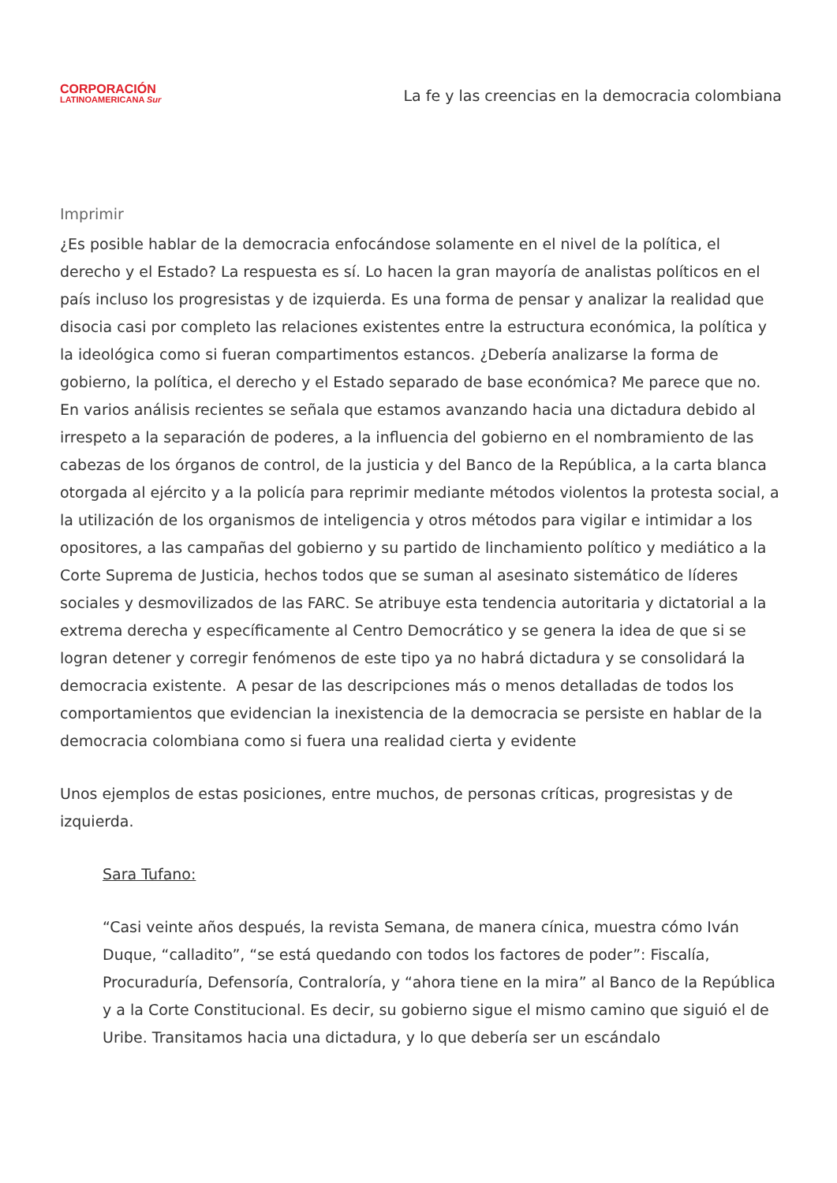CORPORACIÓN
LATINOAMERICANA Sur
La fe y las creencias en la democracia colombiana
Imprimir
¿Es posible hablar de la democracia enfocándose solamente en el nivel de la política, el derecho y el Estado? La respuesta es sí. Lo hacen la gran mayoría de analistas políticos en el país incluso los progresistas y de izquierda. Es una forma de pensar y analizar la realidad que disocia casi por completo las relaciones existentes entre la estructura económica, la política y la ideológica como si fueran compartimentos estancos. ¿Debería analizarse la forma de gobierno, la política, el derecho y el Estado separado de base económica? Me parece que no. En varios análisis recientes se señala que estamos avanzando hacia una dictadura debido al irrespeto a la separación de poderes, a la influencia del gobierno en el nombramiento de las cabezas de los órganos de control, de la justicia y del Banco de la República, a la carta blanca otorgada al ejército y a la policía para reprimir mediante métodos violentos la protesta social, a la utilización de los organismos de inteligencia y otros métodos para vigilar e intimidar a los opositores, a las campañas del gobierno y su partido de linchamiento político y mediático a la Corte Suprema de Justicia, hechos todos que se suman al asesinato sistemático de líderes sociales y desmovilizados de las FARC. Se atribuye esta tendencia autoritaria y dictatorial a la extrema derecha y específicamente al Centro Democrático y se genera la idea de que si se logran detener y corregir fenómenos de este tipo ya no habrá dictadura y se consolidará la democracia existente. A pesar de las descripciones más o menos detalladas de todos los comportamientos que evidencian la inexistencia de la democracia se persiste en hablar de la democracia colombiana como si fuera una realidad cierta y evidente
Unos ejemplos de estas posiciones, entre muchos, de personas críticas, progresistas y de izquierda.
Sara Tufano:
“Casi veinte años después, la revista Semana, de manera cínica, muestra cómo Iván Duque, “calladito”, “se está quedando con todos los factores de poder”: Fiscalía, Procuraduría, Defensoría, Contraloría, y “ahora tiene en la mira” al Banco de la República y a la Corte Constitucional. Es decir, su gobierno sigue el mismo camino que siguió el de Uribe. Transitamos hacia una dictadura, y lo que debería ser un escándalo